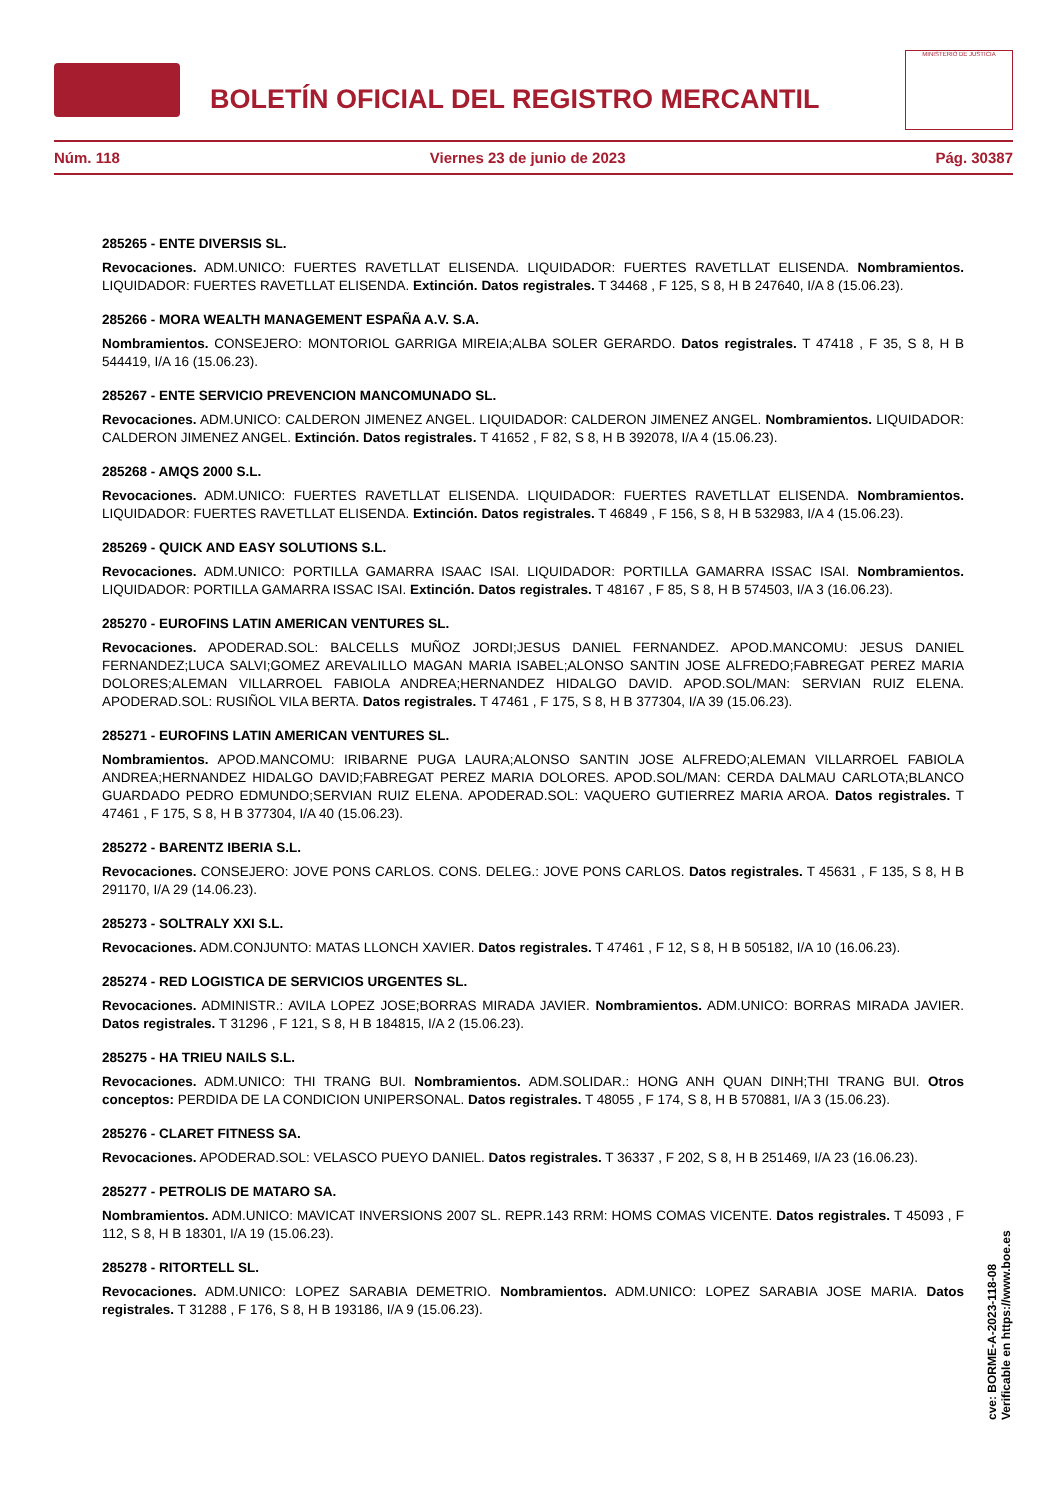BOLETÍN OFICIAL DEL REGISTRO MERCANTIL
MINISTERIO DE JUSTICIA
Núm. 118 Viernes 23 de junio de 2023 Pág. 30387
285265 - ENTE DIVERSIS SL.
Revocaciones. ADM.UNICO: FUERTES RAVETLLAT ELISENDA. LIQUIDADOR: FUERTES RAVETLLAT ELISENDA. Nombramientos. LIQUIDADOR: FUERTES RAVETLLAT ELISENDA. Extinción. Datos registrales. T 34468 , F 125, S 8, H B 247640, I/A 8 (15.06.23).
285266 - MORA WEALTH MANAGEMENT ESPAÑA A.V. S.A.
Nombramientos. CONSEJERO: MONTORIOL GARRIGA MIREIA;ALBA SOLER GERARDO. Datos registrales. T 47418 , F 35, S 8, H B 544419, I/A 16 (15.06.23).
285267 - ENTE SERVICIO PREVENCION MANCOMUNADO SL.
Revocaciones. ADM.UNICO: CALDERON JIMENEZ ANGEL. LIQUIDADOR: CALDERON JIMENEZ ANGEL. Nombramientos. LIQUIDADOR: CALDERON JIMENEZ ANGEL. Extinción. Datos registrales. T 41652 , F 82, S 8, H B 392078, I/A 4 (15.06.23).
285268 - AMQS 2000 S.L.
Revocaciones. ADM.UNICO: FUERTES RAVETLLAT ELISENDA. LIQUIDADOR: FUERTES RAVETLLAT ELISENDA. Nombramientos. LIQUIDADOR: FUERTES RAVETLLAT ELISENDA. Extinción. Datos registrales. T 46849 , F 156, S 8, H B 532983, I/A 4 (15.06.23).
285269 - QUICK AND EASY SOLUTIONS S.L.
Revocaciones. ADM.UNICO: PORTILLA GAMARRA ISAAC ISAI. LIQUIDADOR: PORTILLA GAMARRA ISSAC ISAI. Nombramientos. LIQUIDADOR: PORTILLA GAMARRA ISSAC ISAI. Extinción. Datos registrales. T 48167 , F 85, S 8, H B 574503, I/A 3 (16.06.23).
285270 - EUROFINS LATIN AMERICAN VENTURES SL.
Revocaciones. APODERAD.SOL: BALCELLS MUÑOZ JORDI;JESUS DANIEL FERNANDEZ. APOD.MANCOMU: JESUS DANIEL FERNANDEZ;LUCA SALVI;GOMEZ AREVALILLO MAGAN MARIA ISABEL;ALONSO SANTIN JOSE ALFREDO;FABREGAT PEREZ MARIA DOLORES;ALEMAN VILLARROEL FABIOLA ANDREA;HERNANDEZ HIDALGO DAVID. APOD.SOL/MAN: SERVIAN RUIZ ELENA. APODERAD.SOL: RUSIÑOL VILA BERTA. Datos registrales. T 47461 , F 175, S 8, H B 377304, I/A 39 (15.06.23).
285271 - EUROFINS LATIN AMERICAN VENTURES SL.
Nombramientos. APOD.MANCOMU: IRIBARNE PUGA LAURA;ALONSO SANTIN JOSE ALFREDO;ALEMAN VILLARROEL FABIOLA ANDREA;HERNANDEZ HIDALGO DAVID;FABREGAT PEREZ MARIA DOLORES. APOD.SOL/MAN: CERDA DALMAU CARLOTA;BLANCO GUARDADO PEDRO EDMUNDO;SERVIAN RUIZ ELENA. APODERAD.SOL: VAQUERO GUTIERREZ MARIA AROA. Datos registrales. T 47461 , F 175, S 8, H B 377304, I/A 40 (15.06.23).
285272 - BARENTZ IBERIA S.L.
Revocaciones. CONSEJERO: JOVE PONS CARLOS. CONS. DELEG.: JOVE PONS CARLOS. Datos registrales. T 45631 , F 135, S 8, H B 291170, I/A 29 (14.06.23).
285273 - SOLTRALY XXI S.L.
Revocaciones. ADM.CONJUNTO: MATAS LLONCH XAVIER. Datos registrales. T 47461 , F 12, S 8, H B 505182, I/A 10 (16.06.23).
285274 - RED LOGISTICA DE SERVICIOS URGENTES SL.
Revocaciones. ADMINISTR.: AVILA LOPEZ JOSE;BORRAS MIRADA JAVIER. Nombramientos. ADM.UNICO: BORRAS MIRADA JAVIER. Datos registrales. T 31296 , F 121, S 8, H B 184815, I/A 2 (15.06.23).
285275 - HA TRIEU NAILS S.L.
Revocaciones. ADM.UNICO: THI TRANG BUI. Nombramientos. ADM.SOLIDAR.: HONG ANH QUAN DINH;THI TRANG BUI. Otros conceptos: PERDIDA DE LA CONDICION UNIPERSONAL. Datos registrales. T 48055 , F 174, S 8, H B 570881, I/A 3 (15.06.23).
285276 - CLARET FITNESS SA.
Revocaciones. APODERAD.SOL: VELASCO PUEYO DANIEL. Datos registrales. T 36337 , F 202, S 8, H B 251469, I/A 23 (16.06.23).
285277 - PETROLIS DE MATARO SA.
Nombramientos. ADM.UNICO: MAVICAT INVERSIONS 2007 SL. REPR.143 RRM: HOMS COMAS VICENTE. Datos registrales. T 45093 , F 112, S 8, H B 18301, I/A 19 (15.06.23).
285278 - RITORTELL SL.
Revocaciones. ADM.UNICO: LOPEZ SARABIA DEMETRIO. Nombramientos. ADM.UNICO: LOPEZ SARABIA JOSE MARIA. Datos registrales. T 31288 , F 176, S 8, H B 193186, I/A 9 (15.06.23).
cve: BORME-A-2023-118-08
Verificable en https://www.boe.es